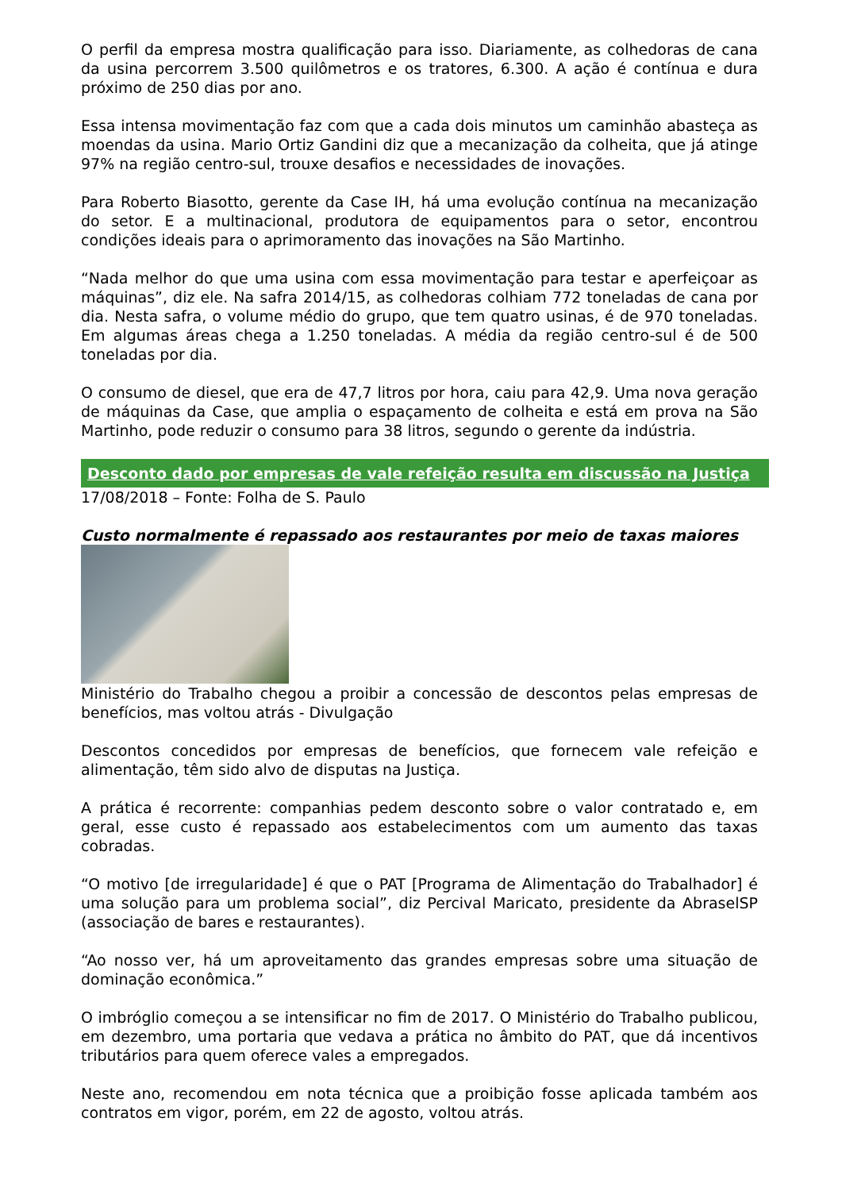O perfil da empresa mostra qualificação para isso. Diariamente, as colhedoras de cana da usina percorrem 3.500 quilômetros e os tratores, 6.300. A ação é contínua e dura próximo de 250 dias por ano.
Essa intensa movimentação faz com que a cada dois minutos um caminhão abasteça as moendas da usina. Mario Ortiz Gandini diz que a mecanização da colheita, que já atinge 97% na região centro-sul, trouxe desafios e necessidades de inovações.
Para Roberto Biasotto, gerente da Case IH, há uma evolução contínua na mecanização do setor. E a multinacional, produtora de equipamentos para o setor, encontrou condições ideais para o aprimoramento das inovações na São Martinho.
“Nada melhor do que uma usina com essa movimentação para testar e aperfeiçoar as máquinas”, diz ele. Na safra 2014/15, as colhedoras colhiam 772 toneladas de cana por dia. Nesta safra, o volume médio do grupo, que tem quatro usinas, é de 970 toneladas. Em algumas áreas chega a 1.250 toneladas. A média da região centro-sul é de 500 toneladas por dia.
O consumo de diesel, que era de 47,7 litros por hora, caiu para 42,9. Uma nova geração de máquinas da Case, que amplia o espaçamento de colheita e está em prova na São Martinho, pode reduzir o consumo para 38 litros, segundo o gerente da indústria.
Desconto dado por empresas de vale refeição resulta em discussão na Justiça
17/08/2018 – Fonte: Folha de S. Paulo
Custo normalmente é repassado aos restaurantes por meio de taxas maiores
Ministério do Trabalho chegou a proibir a concessão de descontos pelas empresas de benefícios, mas voltou atrás - Divulgação
Descontos concedidos por empresas de benefícios, que fornecem vale refeição e alimentação, têm sido alvo de disputas na Justiça.
A prática é recorrente: companhias pedem desconto sobre o valor contratado e, em geral, esse custo é repassado aos estabelecimentos com um aumento das taxas cobradas.
“O motivo [de irregularidade] é que o PAT [Programa de Alimentação do Trabalhador] é uma solução para um problema social”, diz Percival Maricato, presidente da AbraselSP (associação de bares e restaurantes).
“Ao nosso ver, há um aproveitamento das grandes empresas sobre uma situação de dominação econômica.”
O imbróglio começou a se intensificar no fim de 2017. O Ministério do Trabalho publicou, em dezembro, uma portaria que vedava a prática no âmbito do PAT, que dá incentivos tributários para quem oferece vales a empregados.
Neste ano, recomendou em nota técnica que a proibição fosse aplicada também aos contratos em vigor, porém, em 22 de agosto, voltou atrás.